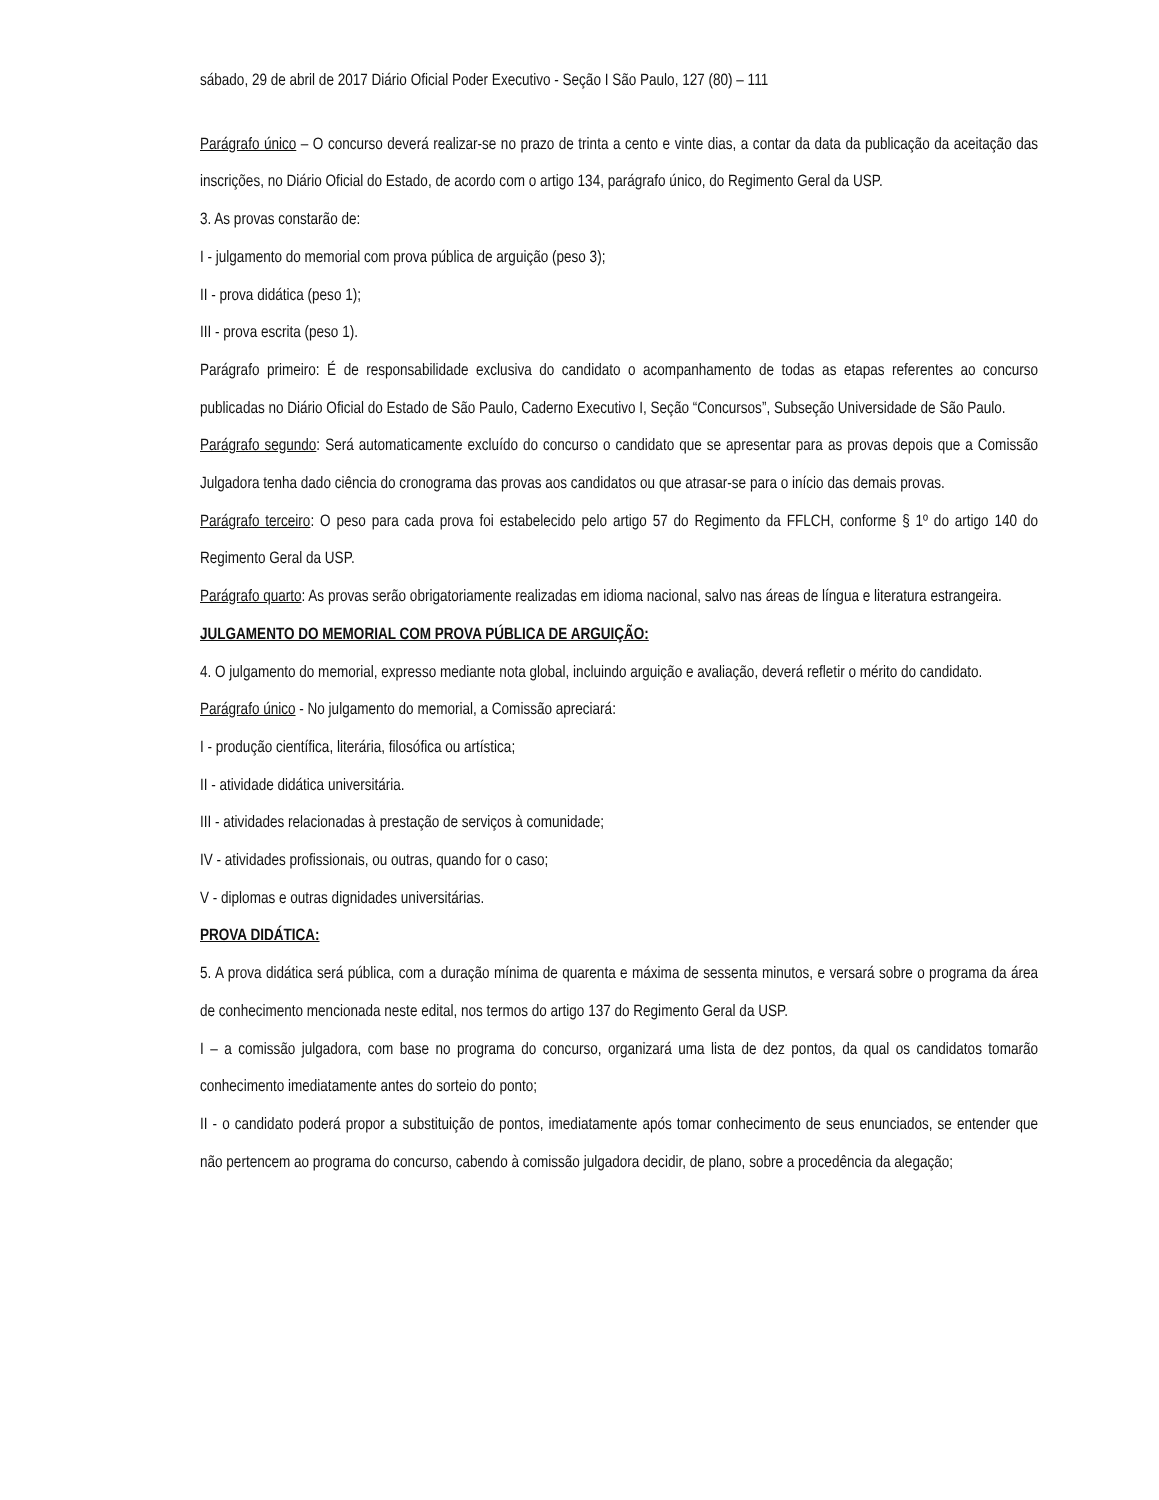sábado, 29 de abril de 2017 Diário Oficial Poder Executivo - Seção I São Paulo, 127 (80) – 111
Parágrafo único – O concurso deverá realizar-se no prazo de trinta a cento e vinte dias, a contar da data da publicação da aceitação das inscrições, no Diário Oficial do Estado, de acordo com o artigo 134, parágrafo único, do Regimento Geral da USP.
3. As provas constarão de:
I - julgamento do memorial com prova pública de arguição (peso 3);
II - prova didática (peso 1);
III - prova escrita (peso 1).
Parágrafo primeiro: É de responsabilidade exclusiva do candidato o acompanhamento de todas as etapas referentes ao concurso publicadas no Diário Oficial do Estado de São Paulo, Caderno Executivo I, Seção “Concursos”, Subseção Universidade de São Paulo.
Parágrafo segundo: Será automaticamente excluído do concurso o candidato que se apresentar para as provas depois que a Comissão Julgadora tenha dado ciência do cronograma das provas aos candidatos ou que atrasar-se para o início das demais provas.
Parágrafo terceiro: O peso para cada prova foi estabelecido pelo artigo 57 do Regimento da FFLCH, conforme § 1º do artigo 140 do Regimento Geral da USP.
Parágrafo quarto: As provas serão obrigatoriamente realizadas em idioma nacional, salvo nas áreas de língua e literatura estrangeira.
JULGAMENTO DO MEMORIAL COM PROVA PÚBLICA DE ARGUIÇÃO:
4. O julgamento do memorial, expresso mediante nota global, incluindo arguição e avaliação, deverá refletir o mérito do candidato.
Parágrafo único - No julgamento do memorial, a Comissão apreciará:
I - produção científica, literária, filosófica ou artística;
II - atividade didática universitária.
III - atividades relacionadas à prestação de serviços à comunidade;
IV - atividades profissionais, ou outras, quando for o caso;
V - diplomas e outras dignidades universitárias.
PROVA DIDÁTICA:
5. A prova didática será pública, com a duração mínima de quarenta e máxima de sessenta minutos, e versará sobre o programa da área de conhecimento mencionada neste edital, nos termos do artigo 137 do Regimento Geral da USP.
I – a comissão julgadora, com base no programa do concurso, organizará uma lista de dez pontos, da qual os candidatos tomarão conhecimento imediatamente antes do sorteio do ponto;
II - o candidato poderá propor a substituição de pontos, imediatamente após tomar conhecimento de seus enunciados, se entender que não pertencem ao programa do concurso, cabendo à comissão julgadora decidir, de plano, sobre a procedência da alegação;